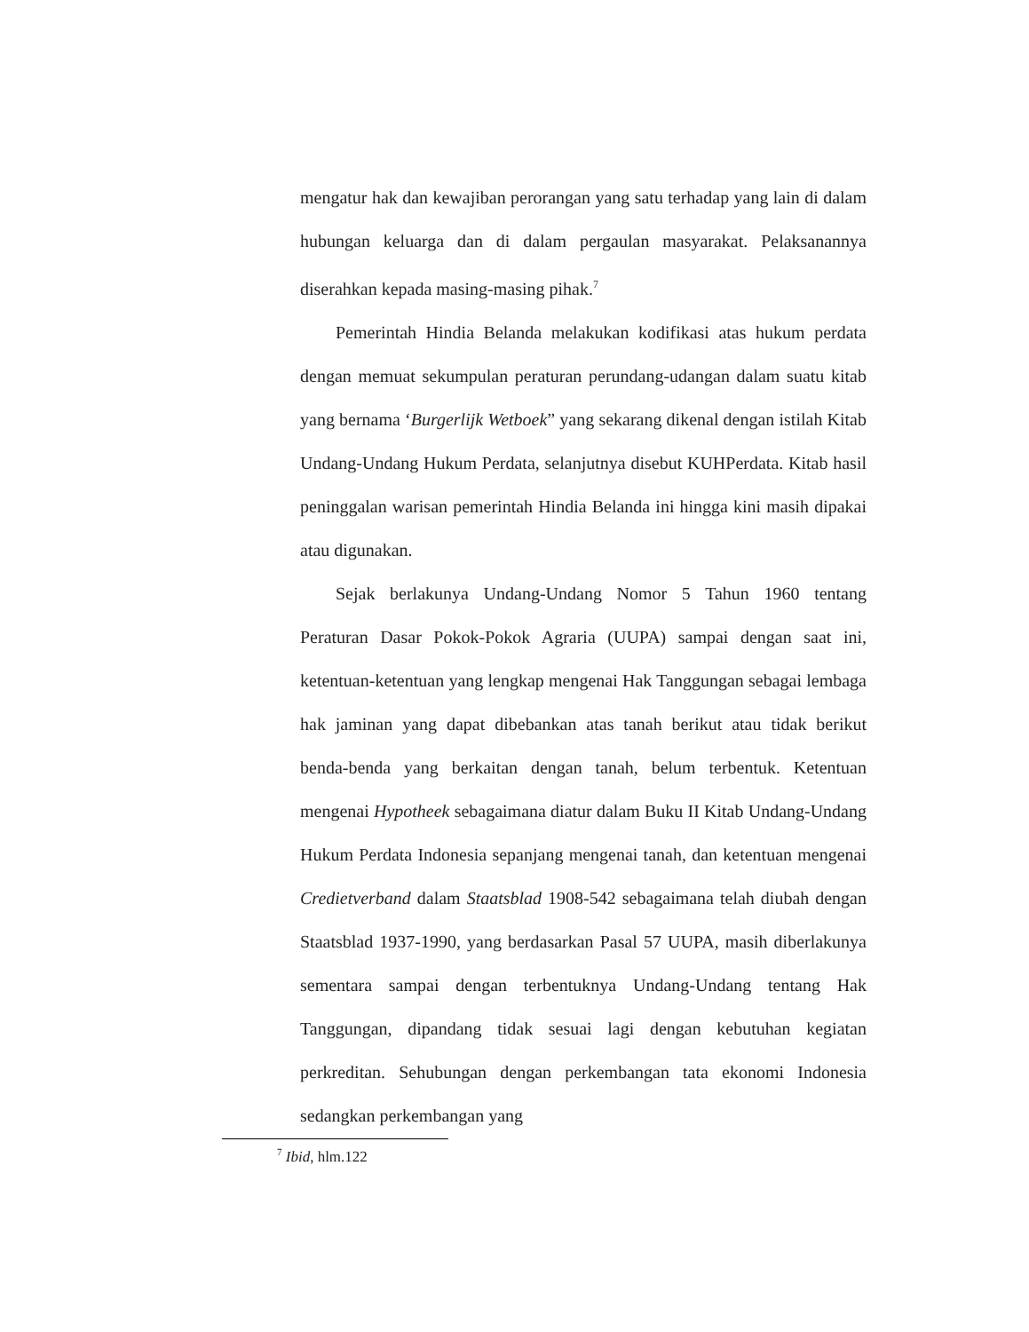mengatur hak dan kewajiban perorangan yang satu terhadap yang lain di dalam hubungan keluarga dan di dalam pergaulan masyarakat. Pelaksanannya diserahkan kepada masing-masing pihak.<sup>7</sup>
Pemerintah Hindia Belanda melakukan kodifikasi atas hukum perdata dengan memuat sekumpulan peraturan perundang-udangan dalam suatu kitab yang bernama ‘Burgerlijk Wetboek” yang sekarang dikenal dengan istilah Kitab Undang-Undang Hukum Perdata, selanjutnya disebut KUHPerdata. Kitab hasil peninggalan warisan pemerintah Hindia Belanda ini hingga kini masih dipakai atau digunakan.
Sejak berlakunya Undang-Undang Nomor 5 Tahun 1960 tentang Peraturan Dasar Pokok-Pokok Agraria (UUPA) sampai dengan saat ini, ketentuan-ketentuan yang lengkap mengenai Hak Tanggungan sebagai lembaga hak jaminan yang dapat dibebankan atas tanah berikut atau tidak berikut benda-benda yang berkaitan dengan tanah, belum terbentuk. Ketentuan mengenai Hypotheek sebagaimana diatur dalam Buku II Kitab Undang-Undang Hukum Perdata Indonesia sepanjang mengenai tanah, dan ketentuan mengenai Credietverband dalam Staatsblad 1908-542 sebagaimana telah diubah dengan Staatsblad 1937-1990, yang berdasarkan Pasal 57 UUPA, masih diberlakunya sementara sampai dengan terbentuknya Undang-Undang tentang Hak Tanggungan, dipandang tidak sesuai lagi dengan kebutuhan kegiatan perkreditan. Sehubungan dengan perkembangan tata ekonomi Indonesia sedangkan perkembangan yang
<sup>7</sup> Ibid, hlm.122